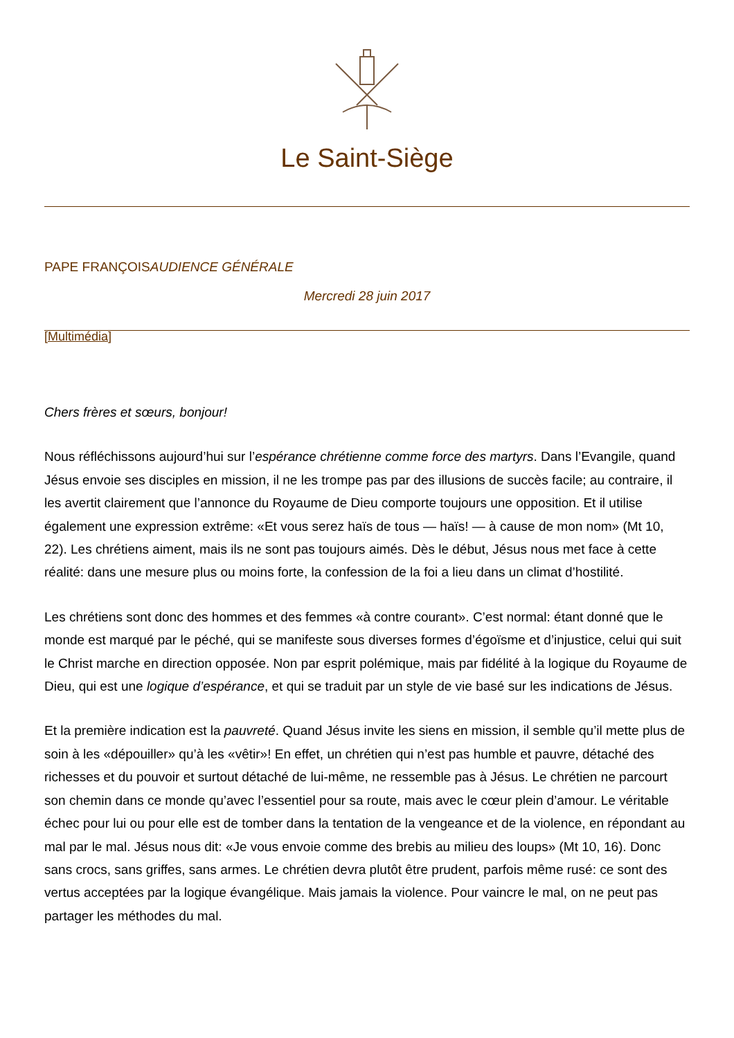Le Saint-Siège
PAPE FRANÇOISAUDIENCE GÉNÉRALE
Mercredi 28 juin 2017
[Multimédia]
Chers frères et sœurs, bonjour!
Nous réfléchissons aujourd’hui sur l’espérance chrétienne comme force des martyrs. Dans l’Evangile, quand Jésus envoie ses disciples en mission, il ne les trompe pas par des illusions de succès facile; au contraire, il les avertit clairement que l’annonce du Royaume de Dieu comporte toujours une opposition. Et il utilise également une expression extrême: «Et vous serez haïs de tous — haïs! — à cause de mon nom» (Mt 10, 22). Les chrétiens aiment, mais ils ne sont pas toujours aimés. Dès le début, Jésus nous met face à cette réalité: dans une mesure plus ou moins forte, la confession de la foi a lieu dans un climat d’hostilité.
Les chrétiens sont donc des hommes et des femmes «à contre courant». C’est normal: étant donné que le monde est marqué par le péché, qui se manifeste sous diverses formes d’égoïsme et d’injustice, celui qui suit le Christ marche en direction opposée. Non par esprit polémique, mais par fidélité à la logique du Royaume de Dieu, qui est une logique d’espérance, et qui se traduit par un style de vie basé sur les indications de Jésus.
Et la première indication est la pauvreté. Quand Jésus invite les siens en mission, il semble qu’il mette plus de soin à les «dépouiller» qu’à les «vêtir»! En effet, un chrétien qui n’est pas humble et pauvre, détaché des richesses et du pouvoir et surtout détaché de lui-même, ne ressemble pas à Jésus. Le chrétien ne parcourt son chemin dans ce monde qu’avec l’essentiel pour sa route, mais avec le cœur plein d’amour. Le véritable échec pour lui ou pour elle est de tomber dans la tentation de la vengeance et de la violence, en répondant au mal par le mal. Jésus nous dit: «Je vous envoie comme des brebis au milieu des loups» (Mt 10, 16). Donc sans crocs, sans griffes, sans armes. Le chrétien devra plutôt être prudent, parfois même rusé: ce sont des vertus acceptées par la logique évangélique. Mais jamais la violence. Pour vaincre le mal, on ne peut pas partager les méthodes du mal.